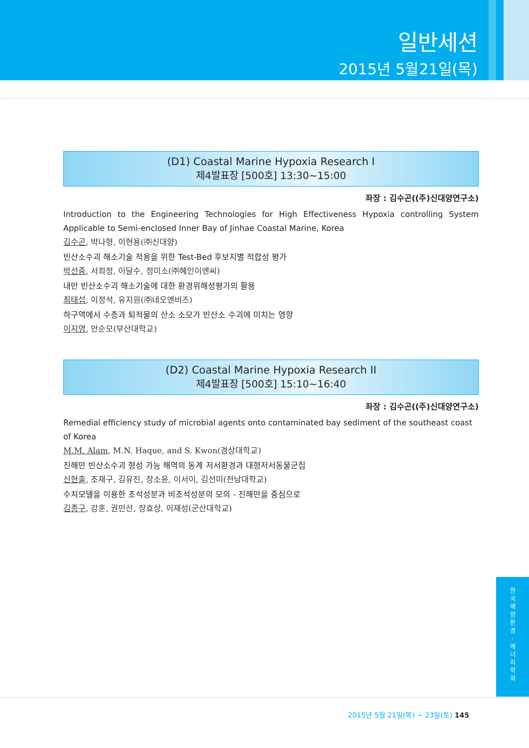일반세션
2015년 5월21일(목)
(D1) Coastal Marine Hypoxia Research I
제4발표장 [500호] 13:30~15:00
좌장 : 김수곤((주)신대양연구소)
Introduction to the Engineering Technologies for High Effectiveness Hypoxia controlling System Applicable to Semi-enclosed Inner Bay of Jinhae Coastal Marine, Korea
김수곤, 박나형, 이현용(㈜신대양)
빈산소수괴 해소기술 적용을 위한 Test-Bed 후보지별 적합성 평가
박선중, 서희정, 이달수, 정미소(㈜혜인이엔씨)
내만 빈산소수괴 해소기술에 대한 환경위해성평가의 활용
최태섭, 이정석, 유지원(㈜네오엔비즈)
하구역에서 수층과 퇴적물의 산소 소모가 빈산소 수괴에 미치는 영향
이지영, 안순모(부산대학교)
(D2) Coastal Marine Hypoxia Research II
제4발표장 [500호] 15:10~16:40
좌장 : 김수곤((주)신대양연구소)
Remedial efficiency study of microbial agents onto contaminated bay sediment of the southeast coast of Korea
M.M. Alam, M.N. Haque, and S. Kwon(경상대학교)
진해만 빈산소수괴 형성 가능 해역의 동계 저서환경과 대형저서동물군집
신현출, 조재구, 김유진, 장소윤, 이서이, 김선미(전남대학교)
수치모델을 이용한 조석성분과 비조석성분의 모의 - 진해만을 중심으로
김종구, 강훈, 권민선, 장효상, 이재성(군산대학교)
한
국
해
양
환
경
·
에
너
지
학
회
2015년 5월 21일(목) ~ 23일(토) 145